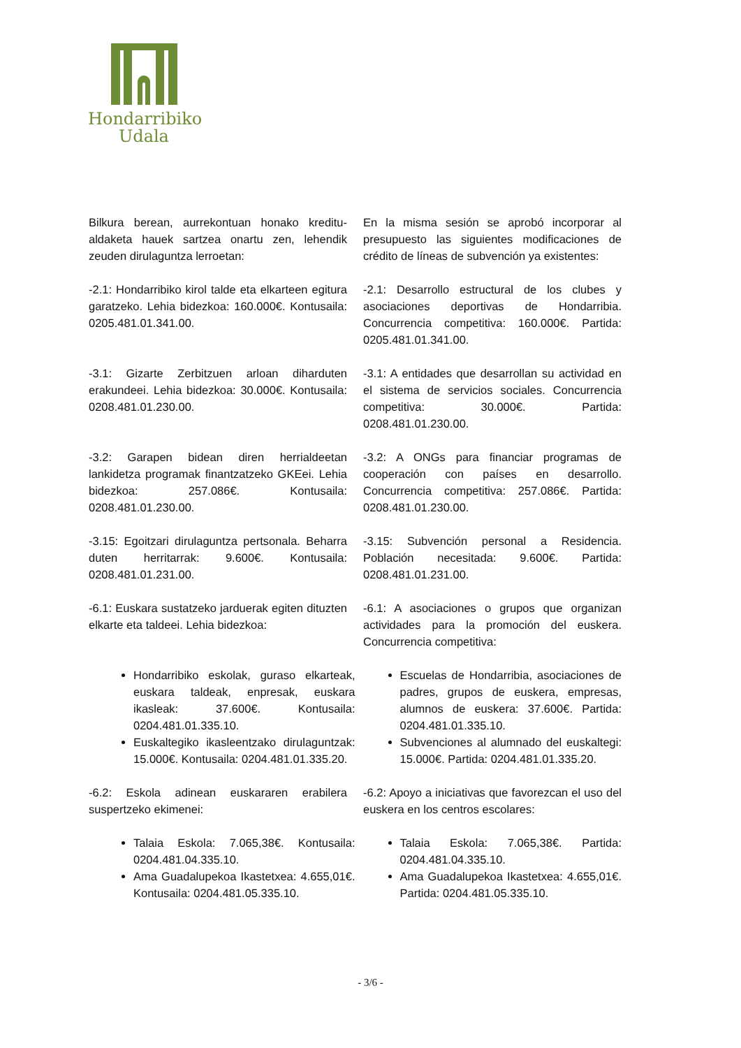Hondarribiko
Udala
Bilkura berean, aurrekontuan honako kreditu-aldaketa hauek sartzea onartu zen, lehendik zeuden dirulaguntza lerroetan:
En la misma sesión se aprobó incorporar al presupuesto las siguientes modificaciones de crédito de líneas de subvención ya existentes:
-2.1: Hondarribiko kirol talde eta elkarteen egitura garatzeko. Lehia bidezkoa: 160.000€. Kontusaila: 0205.481.01.341.00.
-2.1: Desarrollo estructural de los clubes y asociaciones deportivas de Hondarribia. Concurrencia competitiva: 160.000€. Partida: 0205.481.01.341.00.
-3.1: Gizarte Zerbitzuen arloan diharduten erakundeei. Lehia bidezkoa: 30.000€. Kontusaila: 0208.481.01.230.00.
-3.1: A entidades que desarrollan su actividad en el sistema de servicios sociales. Concurrencia competitiva: 30.000€. Partida: 0208.481.01.230.00.
-3.2: Garapen bidean diren herrialdeetan lankidetza programak finantzatzeko GKEei. Lehia bidezkoa: 257.086€. Kontusaila: 0208.481.01.230.00.
-3.2: A ONGs para financiar programas de cooperación con países en desarrollo. Concurrencia competitiva: 257.086€. Partida: 0208.481.01.230.00.
-3.15: Egoitzari dirulaguntza pertsonala. Beharra duten herritarrak: 9.600€. Kontusaila: 0208.481.01.231.00.
-3.15: Subvención personal a Residencia. Población necesitada: 9.600€. Partida: 0208.481.01.231.00.
-6.1: Euskara sustatzeko jarduerak egiten dituzten elkarte eta taldeei. Lehia bidezkoa:
-6.1: A asociaciones o grupos que organizan actividades para la promoción del euskera. Concurrencia competitiva:
Hondarribiko eskolak, guraso elkarteak, euskara taldeak, enpresak, euskara ikasleak: 37.600€. Kontusaila: 0204.481.01.335.10.
Euskaltegiko ikasleentzako dirulaguntzak: 15.000€. Kontusaila: 0204.481.01.335.20.
Escuelas de Hondarribia, asociaciones de padres, grupos de euskera, empresas, alumnos de euskera: 37.600€. Partida: 0204.481.01.335.10.
Subvenciones al alumnado del euskaltegi: 15.000€. Partida: 0204.481.01.335.20.
-6.2: Eskola adinean euskararen erabilera suspertzeko ekimenei:
-6.2: Apoyo a iniciativas que favorezcan el uso del euskera en los centros escolares:
Talaia Eskola: 7.065,38€. Kontusaila: 0204.481.04.335.10.
Ama Guadalupekoa Ikastetxea: 4.655,01€. Kontusaila: 0204.481.05.335.10.
Talaia Eskola: 7.065,38€. Partida: 0204.481.04.335.10.
Ama Guadalupekoa Ikastetxea: 4.655,01€. Partida: 0204.481.05.335.10.
- 3/6 -